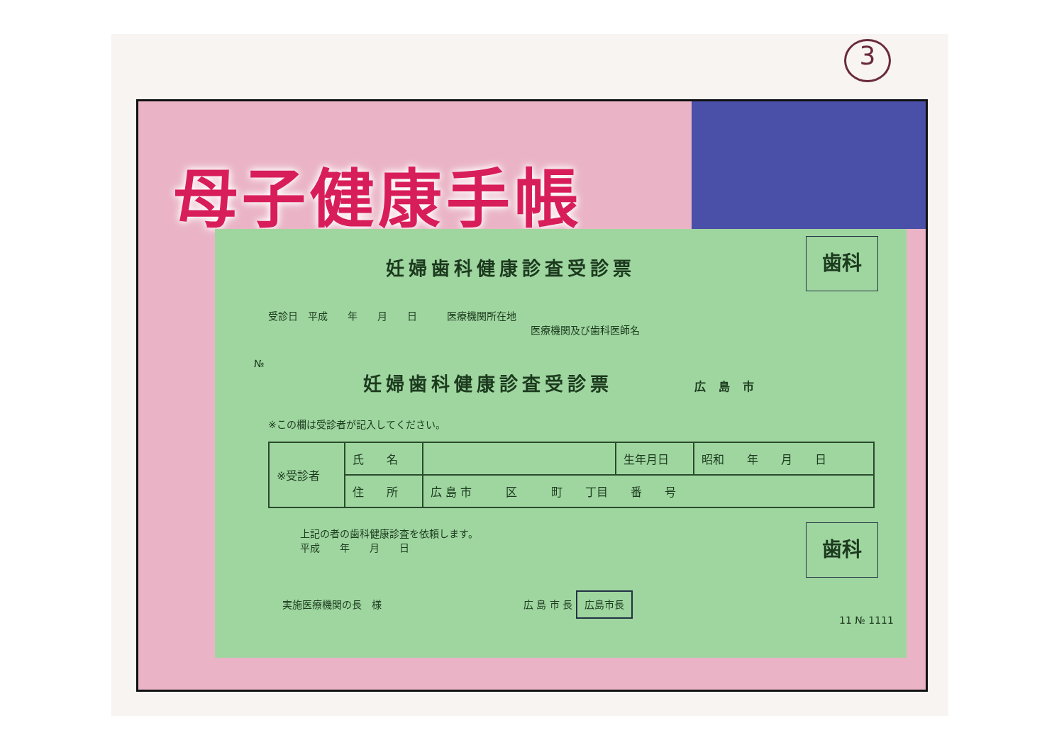3
母子健康手帳
歯科
妊婦歯科健康診査受診票
受診日　平成　　年　　月　　日　　　医療機関所在地
医療機関及び歯科医師名
№
妊婦歯科健康診査受診票 広 島 市
※この欄は受診者が記入してください。
| ※受診者 | 氏 名 | | 生年月日 | 昭和 年 月 日 |
| | 住 所 | 広 島 市 区 町 丁目 番 号 | | |
歯科
上記の者の歯科健康診査を依頼します。
平成　　年　　月　　日
実施医療機関の長　様 広 島 市 長 広島市長
11 № 1111